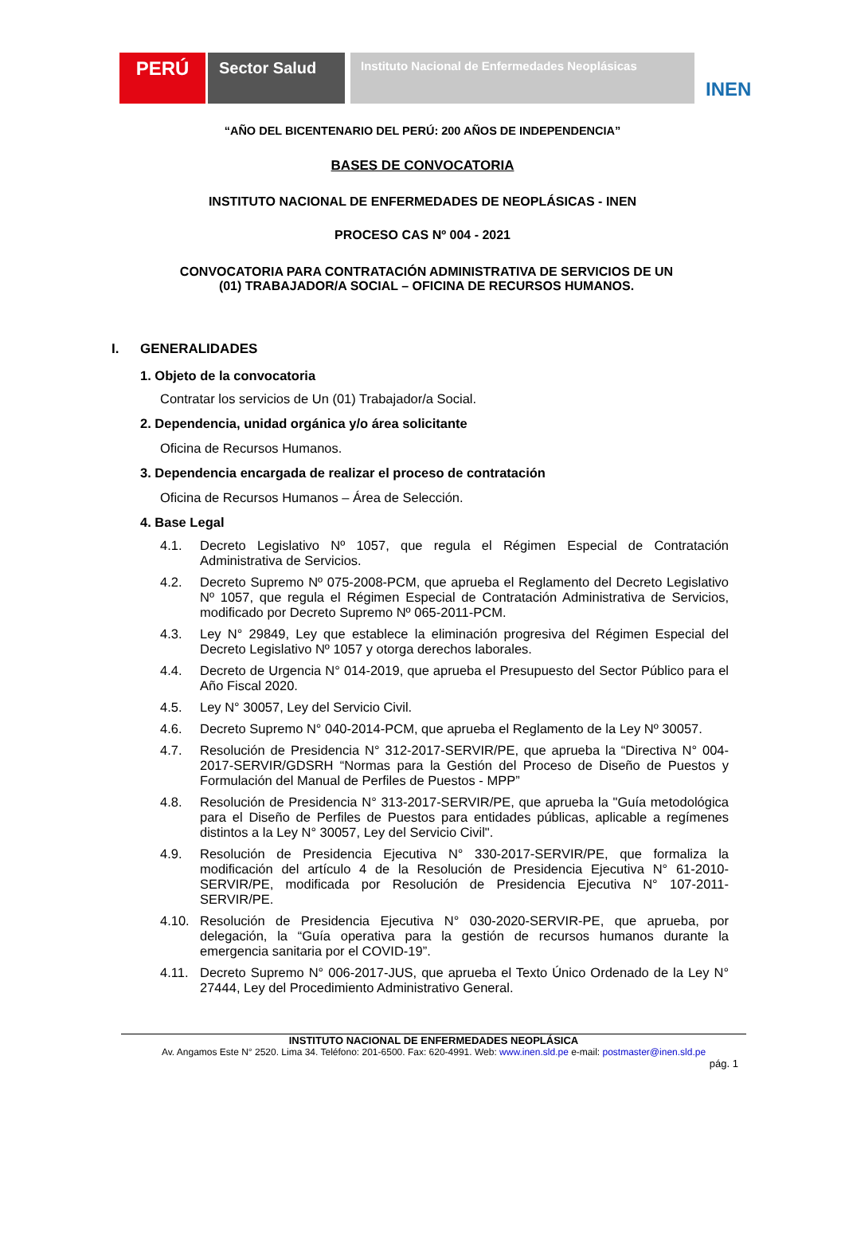PERÚ
Sector Salud
Instituto Nacional de Enfermedades Neoplásicas
INEN
“AÑO DEL BICENTENARIO DEL PERÚ: 200 AÑOS DE INDEPENDENCIA”
BASES DE CONVOCATORIA
INSTITUTO NACIONAL DE ENFERMEDADES DE NEOPLÁSICAS - INEN
PROCESO CAS Nº 004 - 2021
CONVOCATORIA PARA CONTRATACIÓN ADMINISTRATIVA DE SERVICIOS DE UN (01) TRABAJADOR/A SOCIAL – OFICINA DE RECURSOS HUMANOS.
I. GENERALIDADES
1. Objeto de la convocatoria
Contratar los servicios de Un (01) Trabajador/a Social.
2. Dependencia, unidad orgánica y/o área solicitante
Oficina de Recursos Humanos.
3. Dependencia encargada de realizar el proceso de contratación
Oficina de Recursos Humanos – Área de Selección.
4. Base Legal
4.1. Decreto Legislativo Nº 1057, que regula el Régimen Especial de Contratación Administrativa de Servicios.
4.2. Decreto Supremo Nº 075-2008-PCM, que aprueba el Reglamento del Decreto Legislativo Nº 1057, que regula el Régimen Especial de Contratación Administrativa de Servicios, modificado por Decreto Supremo Nº 065-2011-PCM.
4.3. Ley N° 29849, Ley que establece la eliminación progresiva del Régimen Especial del Decreto Legislativo Nº 1057 y otorga derechos laborales.
4.4. Decreto de Urgencia N° 014-2019, que aprueba el Presupuesto del Sector Público para el Año Fiscal 2020.
4.5. Ley N° 30057, Ley del Servicio Civil.
4.6. Decreto Supremo N° 040-2014-PCM, que aprueba el Reglamento de la Ley Nº 30057.
4.7. Resolución de Presidencia N° 312-2017-SERVIR/PE, que aprueba la “Directiva N° 004-2017-SERVIR/GDSRH “Normas para la Gestión del Proceso de Diseño de Puestos y Formulación del Manual de Perfiles de Puestos - MPP”
4.8. Resolución de Presidencia N° 313-2017-SERVIR/PE, que aprueba la "Guía metodológica para el Diseño de Perfiles de Puestos para entidades públicas, aplicable a regímenes distintos a la Ley N° 30057, Ley del Servicio Civil".
4.9. Resolución de Presidencia Ejecutiva N° 330-2017-SERVIR/PE, que formaliza la modificación del artículo 4 de la Resolución de Presidencia Ejecutiva N° 61-2010-SERVIR/PE, modificada por Resolución de Presidencia Ejecutiva N° 107-2011-SERVIR/PE.
4.10. Resolución de Presidencia Ejecutiva N° 030-2020-SERVIR-PE, que aprueba, por delegación, la “Guía operativa para la gestión de recursos humanos durante la emergencia sanitaria por el COVID-19”.
4.11. Decreto Supremo N° 006-2017-JUS, que aprueba el Texto Único Ordenado de la Ley N° 27444, Ley del Procedimiento Administrativo General.
INSTITUTO NACIONAL DE ENFERMEDADES NEOPLÁSICA
Av. Angamos Este N° 2520. Lima 34. Teléfono: 201-6500. Fax: 620-4991. Web: www.inen.sld.pe e-mail: postmaster@inen.sld.pe
pág. 1